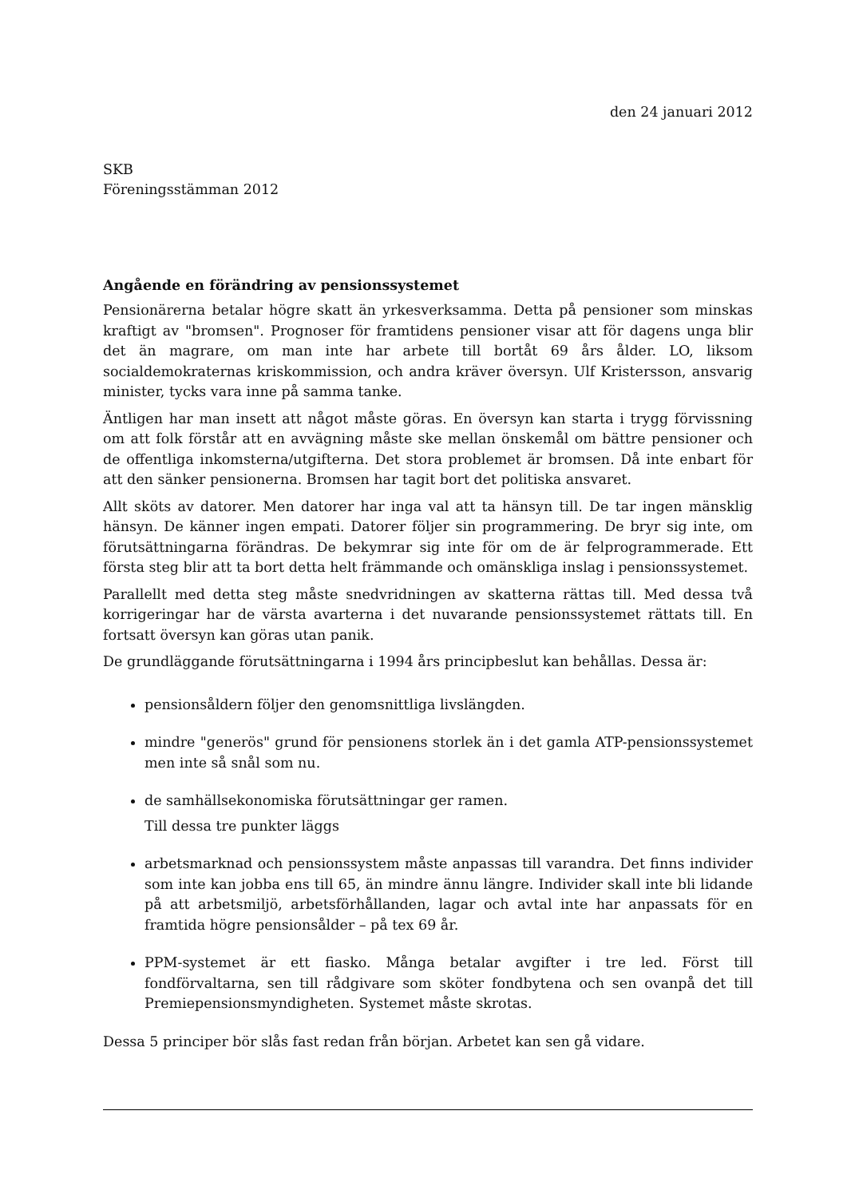den 24 januari 2012
SKB
Föreningsstämman 2012
Angående en förändring av pensionssystemet
Pensionärerna betalar högre skatt än yrkesverksamma. Detta på pensioner som minskas kraftigt av "bromsen". Prognoser för framtidens pensioner visar att för dagens unga blir det än magrare, om man inte har arbete till bortåt 69 års ålder. LO, liksom socialdemokraternas kriskommission, och andra kräver översyn. Ulf Kristersson, ansvarig minister, tycks vara inne på samma tanke.
Äntligen har man insett att något måste göras. En översyn kan starta i trygg förvissning om att folk förstår att en avvägning måste ske mellan önskemål om bättre pensioner och de offentliga inkomsterna/utgifterna. Det stora problemet är bromsen. Då inte enbart för att den sänker pensionerna. Bromsen har tagit bort det politiska ansvaret.
Allt sköts av datorer. Men datorer har inga val att ta hänsyn till. De tar ingen mänsklig hänsyn. De känner ingen empati. Datorer följer sin programmering. De bryr sig inte, om förutsättningarna förändras. De bekymrar sig inte för om de är felprogrammerade. Ett första steg blir att ta bort detta helt främmande och omänskliga inslag i pensionssystemet.
Parallellt med detta steg måste snedvridningen av skatterna rättas till. Med dessa två korrigeringar har de värsta avarterna i det nuvarande pensionssystemet rättats till. En fortsatt översyn kan göras utan panik.
De grundläggande förutsättningarna i 1994 års principbeslut kan behållas. Dessa är:
pensionsåldern följer den genomsnittliga livslängden.
mindre "generös" grund för pensionens storlek än i det gamla ATP-pensionssystemet men inte så snål som nu.
de samhällsekonomiska förutsättningar ger ramen.
Till dessa tre punkter läggs
arbetsmarknad och pensionssystem måste anpassas till varandra. Det finns individer som inte kan jobba ens till 65, än mindre ännu längre. Individer skall inte bli lidande på att arbetsmiljö, arbetsförhållanden, lagar och avtal inte har anpassats för en framtida högre pensionsålder – på tex 69 år.
PPM-systemet är ett fiasko. Många betalar avgifter i tre led. Först till fondförvaltarna, sen till rådgivare som sköter fondbytena och sen ovanpå det till Premiepensionsmyndigheten. Systemet måste skrotas.
Dessa 5 principer bör slås fast redan från början. Arbetet kan sen gå vidare.